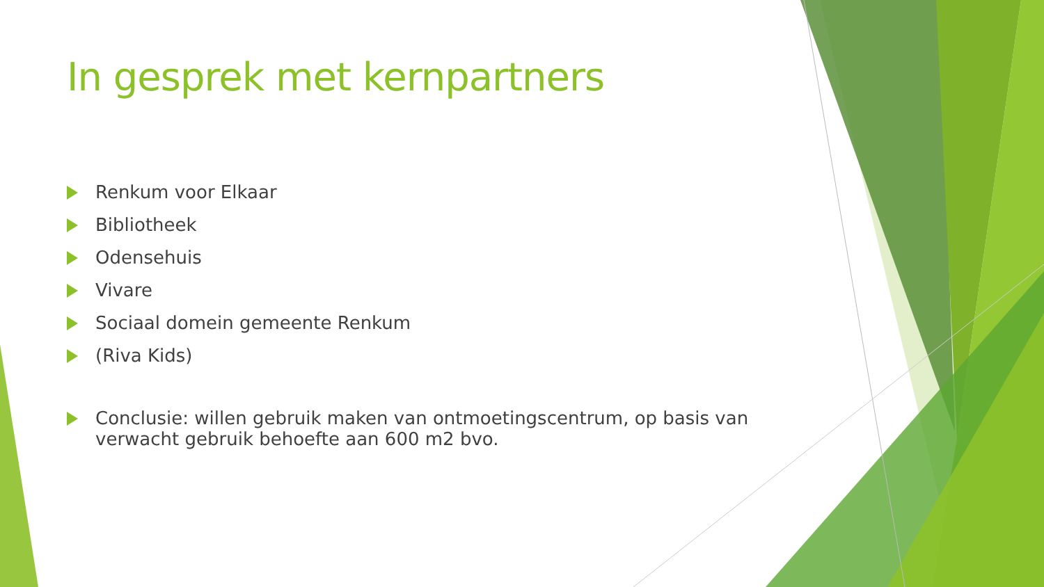In gesprek met kernpartners
Renkum voor Elkaar
Bibliotheek
Odensehuis
Vivare
Sociaal domein gemeente Renkum
(Riva Kids)
Conclusie: willen gebruik maken van ontmoetingscentrum, op basis van verwacht gebruik behoefte aan 600 m2 bvo.